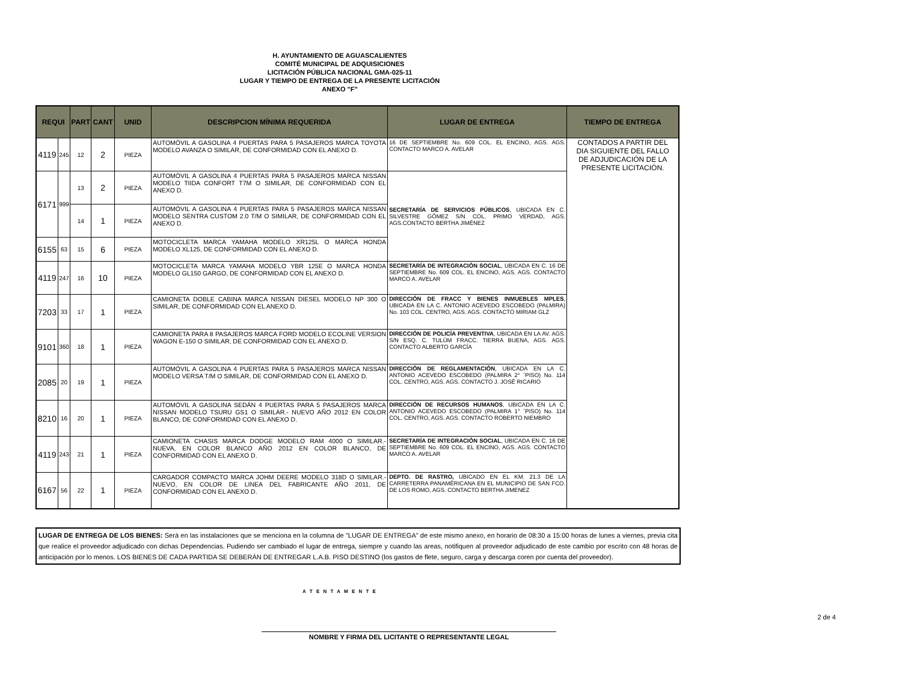H. AYUNTAMIENTO DE AGUASCALIENTES
COMITÉ MUNICIPAL DE ADQUISICIONES
LICITACIÓN PÚBLICA NACIONAL GMA-025-11
LUGAR Y TIEMPO DE ENTREGA DE LA PRESENTE LICITACIÓN
ANEXO "F"
| REQUI | | PART | CANT | UNID | DESCRIPCION MÍNIMA REQUERIDA | LUGAR DE ENTREGA | TIEMPO DE ENTREGA |
| --- | --- | --- | --- | --- | --- | --- | --- |
| 4119 | 245 | 12 | 2 | PIEZA | AUTOMÓVIL A GASOLINA 4 PUERTAS PARA 5 PASAJEROS MARCA TOYOTA MODELO AVANZA O SIMILAR, DE CONFORMIDAD CON EL ANEXO D. | 16 DE SEPTIEMBRE No. 609 COL. EL ENCINO, AGS. AGS. CONTACTO MARCO A. AVELAR | CONTADOS A PARTIR DEL DIA SIGUIENTE DEL FALLO DE ADJUDICACIÓN DE LA PRESENTE LICITACIÓN. |
| 6171 | 999 | 13 | 2 | PIEZA | AUTOMÓVIL A GASOLINA 4 PUERTAS PARA 5 PASAJEROS MARCA NISSAN MODELO TIIDA CONFORT T7M O SIMILAR, DE CONFORMIDAD CON EL ANEXO D. | SECRETARÍA DE SERVICIOS PÚBLICOS , UBICADA EN C. SILVESTRE GÓMEZ S/N COL. PRIMO VERDAD, AGS. AGS.CONTACTO BERTHA JIMÉNEZ | |
| | | 14 | 1 | PIEZA | AUTOMÓVIL A GASOLINA 4 PUERTAS PARA 5 PASAJEROS MARCA NISSAN MODELO SENTRA CUSTOM 2.0 T/M O SIMILAR, DE CONFORMIDAD CON EL ANEXO D. | | |
| 6155 | 63 | 15 | 6 | PIEZA | MOTOCICLETA MARCA YAMAHA MODELO XR125L O MARCA HONDA MODELO XL125, DE CONFORMIDAD CON EL ANEXO D. | | |
| 4119 | 247 | 16 | 10 | PIEZA | MOTOCICLETA MARCA YAMAHA MODELO YBR 125E O MARCA HONDA MODELO GL150 GARGO, DE CONFORMIDAD CON EL ANEXO D. | SECRETARÍA DE INTEGRACIÓN SOCIAL , UBICADA EN C. 16 DE SEPTIEMBRE No. 609 COL. EL ENCINO, AGS. AGS. CONTACTO MARCO A. AVELAR | |
| 7203 | 33 | 17 | 1 | PIEZA | CAMIONETA DOBLE CABINA MARCA NISSAN DIESEL MODELO NP 300 O SIMILAR, DE CONFORMIDAD CON EL ANEXO D. | DIRECCIÓN DE FRACC Y BIENES INMUEBLES MPLES , UBICADA EN LA C. ANTONIO ACEVEDO ESCOBEDO (PALMIRA) No. 103 COL. CENTRO, AGS. AGS. CONTACTO MIRIAM GLZ | |
| 9101 | 360 | 18 | 1 | PIEZA | CAMIONETA PARA 8 PASAJEROS MARCA FORD MODELO ECOLINE VERSION WAGON E-150 O SIMILAR, DE CONFORMIDAD CON EL ANEXO D. | DIRECCIÓN DE POLICÍA PREVENTIVA , UBICADA EN LA AV. AGS. S/N ESQ. C. TULÚM FRACC. TIERRA BUENA, AGS. AGS. CONTACTO ALBERTO GARCÍA | |
| 2085 | 20 | 19 | 1 | PIEZA | AUTOMÓVIL A GASOLINA 4 PUERTAS PARA 5 PASAJEROS MARCA NISSAN MODELO VERSA T/M O SIMILAR, DE CONFORMIDAD CON EL ANEXO D. | DIRECCIÓN DE REGLAMENTACIÓN , UBICADA EN LA C. ANTONIO ACEVEDO ESCOBEDO (PALMIRA 2° ´PISO) No. 114 COL. CENTRO, AGS. AGS. CONTACTO J. JOSÉ RICARIO | |
| 8210 | 16 | 20 | 1 | PIEZA | AUTOMÓVIL A GASOLINA SEDÁN 4 PUERTAS PARA 5 PASAJEROS MARCA NISSAN MODELO TSURU GS1 O SIMILAR.- NUEVO AÑO 2012 EN COLOR BLANCO, DE CONFORMIDAD CON EL ANEXO D. | DIRECCIÓN DE RECURSOS HUMANOS , UBICADA EN LA C. ANTONIO ACEVEDO ESCOBEDO (PALMIRA 1° ´PISO) No. 114 COL. CENTRO, AGS. AGS. CONTACTO ROBERTO NIEMBRO | |
| 4119 | 243 | 21 | 1 | PIEZA | CAMIONETA CHASIS MARCA DODGE MODELO RAM 4000 O SIMILAR.- NUEVA, EN COLOR BLANCO AÑO 2012 EN COLOR BLANCO, DE CONFORMIDAD CON EL ANEXO D. | SECRETARÍA DE INTEGRACIÓN SOCIAL , UBICADA EN C. 16 DE SEPTIEMBRE No. 609 COL. EL ENCINO, AGS. AGS. CONTACTO MARCO A. AVELAR | |
| 6167 | 56 | 22 | 1 | PIEZA | CARGADOR COMPACTO MARCA JOHM DEERE MODELO 318D O SIMILAR.- NUEVO, EN COLOR DE LINEA DEL FABRICANTE AÑO 2011, DE CONFORMIDAD CON EL ANEXO D. | DEPTO. DE RASTRO, UBICADO EN EL KM. 21.3 DE LA CARRETERRA PANAMÉRICANA EN EL MUNICIPIO DE SAN FCO. DE LOS ROMO, AGS. CONTACTO BERTHA JIMENEZ | |
LUGAR DE ENTREGA DE LOS BIENES: Será en las instalaciones que se menciona en la columna de "LUGAR DE ENTREGA" de este mismo anexo, en horario de 08:30 a 15:00 horas de lunes a viernes, previa cita que realice el proveedor adjudicado con dichas Dependencias. Pudiendo ser cambiado el lugar de entrega, siempre y cuando las areas, notifiquen al proveedor adjudicado de este cambio por escrito con 48 horas de anticipación por lo menos. LOS BIENES DE CADA PARTIDA SE DEBERÁN DE ENTREGAR L.A.B. PISO DESTINO (los gastos de flete, seguro, carga y descarga coren por cuenta del proveedor).
A T E N T A M E N T E
NOMBRE Y FIRMA DEL LICITANTE O REPRESENTANTE LEGAL
2 de 4